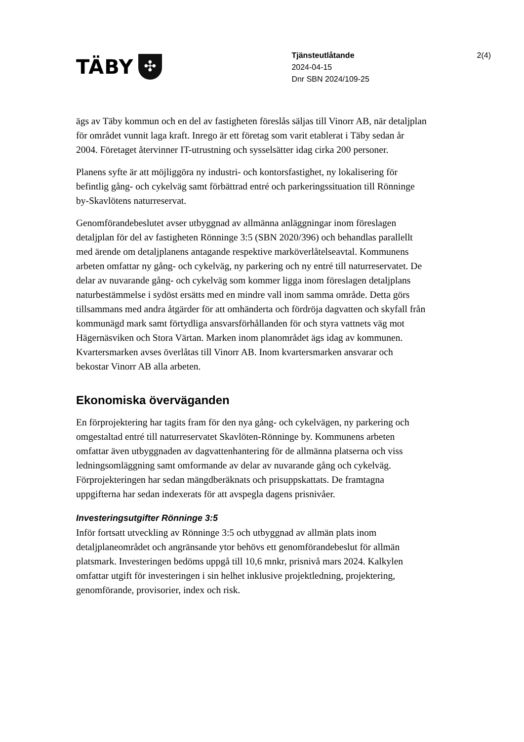TÄBY ✣
Tjänsteutlåtande
2024-04-15
Dnr SBN 2024/109-25
2(4)
ägs av Täby kommun och en del av fastigheten föreslås säljas till Vinorr AB, när detaljplan för området vunnit laga kraft. Inrego är ett företag som varit etablerat i Täby sedan år 2004. Företaget återvinner IT-utrustning och sysselsätter idag cirka 200 personer.
Planens syfte är att möjliggöra ny industri- och kontorsfastighet, ny lokalisering för befintlig gång- och cykelväg samt förbättrad entré och parkeringssituation till Rönninge by-Skavlötens naturreservat.
Genomförandebeslutet avser utbyggnad av allmänna anläggningar inom föreslagen detaljplan för del av fastigheten Rönninge 3:5 (SBN 2020/396) och behandlas parallellt med ärende om detaljplanens antagande respektive marköverlåtelseavtal. Kommunens arbeten omfattar ny gång- och cykelväg, ny parkering och ny entré till naturreservatet. De delar av nuvarande gång- och cykelväg som kommer ligga inom föreslagen detaljplans naturbestämmelse i sydöst ersätts med en mindre vall inom samma område. Detta görs tillsammans med andra åtgärder för att omhänderta och fördröja dagvatten och skyfall från kommunägd mark samt förtydliga ansvarsförhållanden för och styra vattnets väg mot Hägernäsviken och Stora Värtan. Marken inom planområdet ägs idag av kommunen. Kvartersmarken avses överlåtas till Vinorr AB. Inom kvartersmarken ansvarar och bekostar Vinorr AB alla arbeten.
Ekonomiska överväganden
En förprojektering har tagits fram för den nya gång- och cykelvägen, ny parkering och omgestaltad entré till naturreservatet Skavlöten-Rönninge by. Kommunens arbeten omfattar även utbyggnaden av dagvattenhantering för de allmänna platserna och viss ledningsomläggning samt omformande av delar av nuvarande gång och cykelväg. Förprojekteringen har sedan mängdberäknats och prisuppskattats. De framtagna uppgifterna har sedan indexerats för att avspegla dagens prisnivåer.
Investeringsutgifter Rönninge 3:5
Inför fortsatt utveckling av Rönninge 3:5 och utbyggnad av allmän plats inom detaljplaneområdet och angränsande ytor behövs ett genomförandebeslut för allmän platsmark. Investeringen bedöms uppgå till 10,6 mnkr, prisnivå mars 2024. Kalkylen omfattar utgift för investeringen i sin helhet inklusive projektledning, projektering, genomförande, provisorier, index och risk.